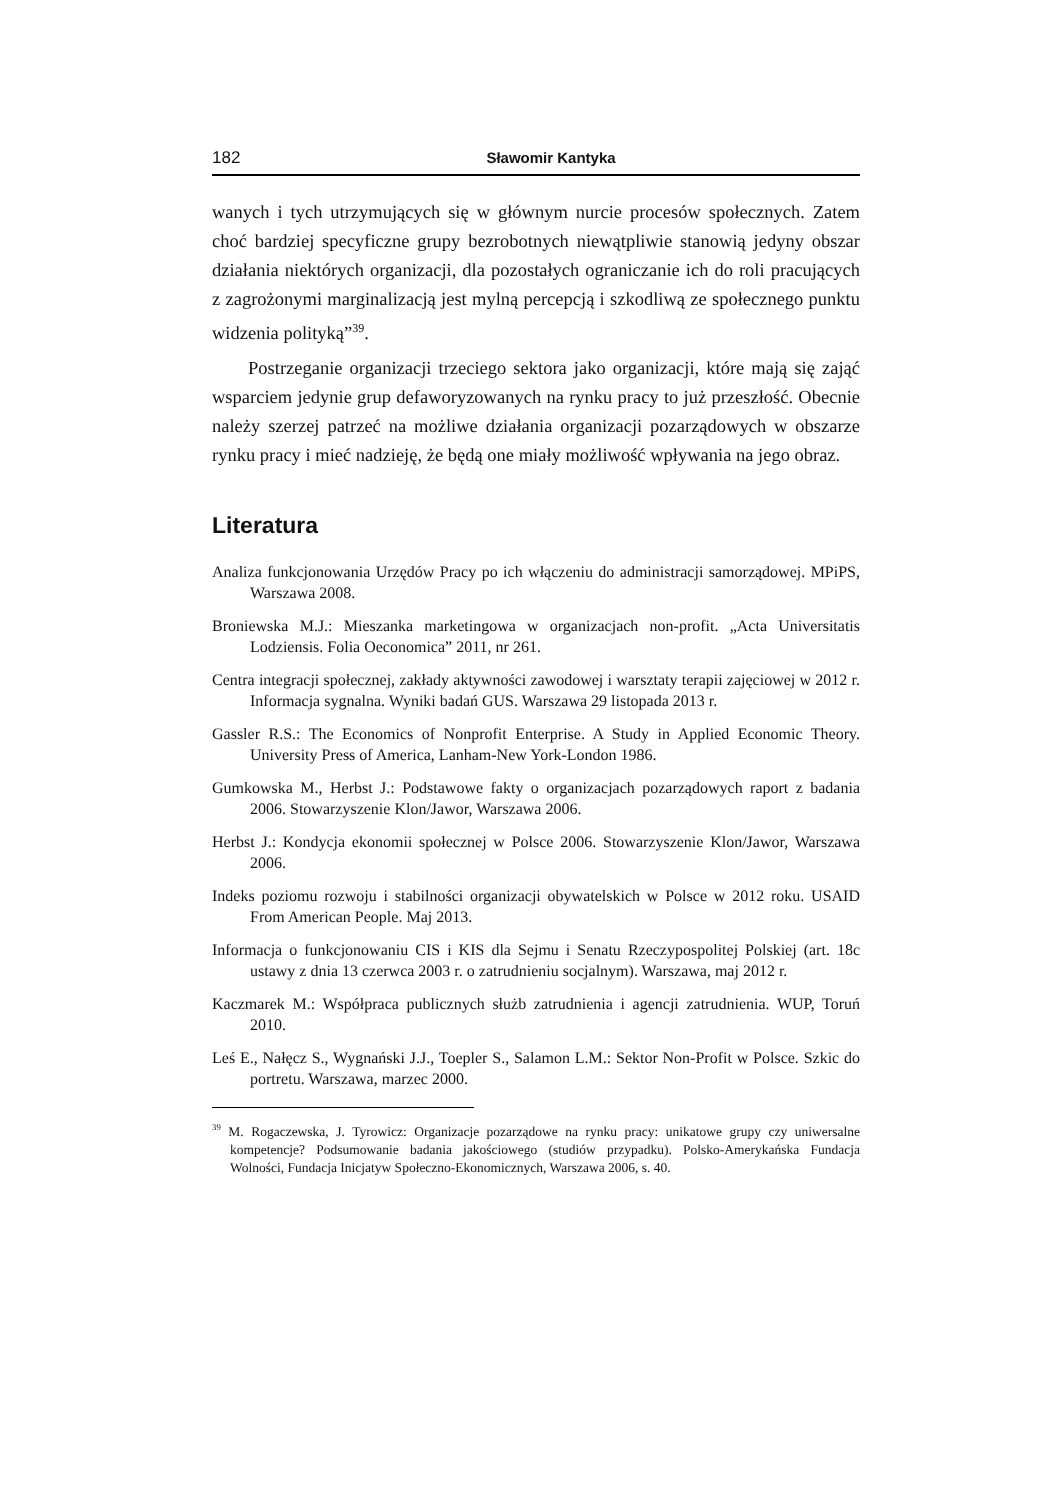182 Sławomir Kantyka
wanych i tych utrzymujących się w głównym nurcie procesów społecznych. Zatem choć bardziej specyficzne grupy bezrobotnych niewątpliwie stanowią jedyny obszar działania niektórych organizacji, dla pozostałych ograniczanie ich do roli pracujących z zagrożonymi marginalizacją jest mylną percepcją i szkodliwą ze społecznego punktu widzenia polityką”<sup>39</sup>.
Postrzeganie organizacji trzeciego sektora jako organizacji, które mają się zająć wsparciem jedynie grup defaworyzowanych na rynku pracy to już przeszłość. Obecnie należy szerzej patrzeć na możliwe działania organizacji pozarządowych w obszarze rynku pracy i mieć nadzieję, że będą one miały możliwość wpływania na jego obraz.
Literatura
Analiza funkcjonowania Urzędów Pracy po ich włączeniu do administracji samorządowej. MPiPS, Warszawa 2008.
Broniewska M.J.: Mieszanka marketingowa w organizacjach non-profit. „Acta Universitatis Lodziensis. Folia Oeconomica” 2011, nr 261.
Centra integracji społecznej, zakłady aktywności zawodowej i warsztaty terapii zajęciowej w 2012 r. Informacja sygnalna. Wyniki badań GUS. Warszawa 29 listopada 2013 r.
Gassler R.S.: The Economics of Nonprofit Enterprise. A Study in Applied Economic Theory. University Press of America, Lanham-New York-London 1986.
Gumkowska M., Herbst J.: Podstawowe fakty o organizacjach pozarządowych raport z badania 2006. Stowarzyszenie Klon/Jawor, Warszawa 2006.
Herbst J.: Kondycja ekonomii społecznej w Polsce 2006. Stowarzyszenie Klon/Jawor, Warszawa 2006.
Indeks poziomu rozwoju i stabilności organizacji obywatelskich w Polsce w 2012 roku. USAID From American People. Maj 2013.
Informacja o funkcjonowaniu CIS i KIS dla Sejmu i Senatu Rzeczypospolitej Polskiej (art. 18c ustawy z dnia 13 czerwca 2003 r. o zatrudnieniu socjalnym). Warszawa, maj 2012 r.
Kaczmarek M.: Współpraca publicznych służb zatrudnienia i agencji zatrudnienia. WUP, Toruń 2010.
Leś E., Nałęcz S., Wygnański J.J., Toepler S., Salamon L.M.: Sektor Non-Profit w Polsce. Szkic do portretu. Warszawa, marzec 2000.
<sup>39</sup> M. Rogaczewska, J. Tyrowicz: Organizacje pozarządowe na rynku pracy: unikatowe grupy czy uniwersalne kompetencje? Podsumowanie badania jakościowego (studiów przypadku). Polsko-Amerykańska Fundacja Wolności, Fundacja Inicjatyw Społeczno-Ekonomicznych, Warszawa 2006, s. 40.